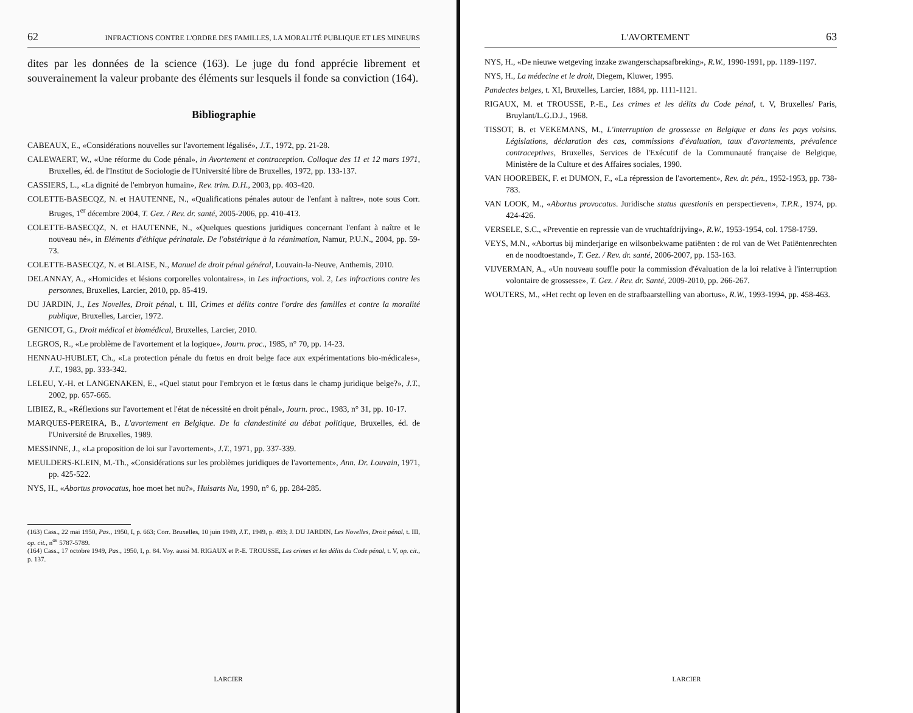62 INFRACTIONS CONTRE L'ORDRE DES FAMILLES, LA MORALITÉ PUBLIQUE ET LES MINEURS
dites par les données de la science (163). Le juge du fond apprécie librement et souverainement la valeur probante des éléments sur lesquels il fonde sa conviction (164).
Bibliographie
CABEAUX, E., «Considérations nouvelles sur l'avortement légalisé», J.T., 1972, pp. 21-28.
CALEWAERT, W., «Une réforme du Code pénal», in Avortement et contraception. Colloque des 11 et 12 mars 1971, Bruxelles, éd. de l'Institut de Sociologie de l'Université libre de Bruxelles, 1972, pp. 133-137.
CASSIERS, L., «La dignité de l'embryon humain», Rev. trim. D.H., 2003, pp. 403-420.
COLETTE-BASECQZ, N. et HAUTENNE, N., «Qualifications pénales autour de l'enfant à naître», note sous Corr. Bruges, 1<sup>er</sup> décembre 2004, T. Gez. / Rev. dr. santé, 2005-2006, pp. 410-413.
COLETTE-BASECQZ, N. et HAUTENNE, N., «Quelques questions juridiques concernant l'enfant à naître et le nouveau né», in Eléments d'éthique périnatale. De l'obstétrique à la réanimation, Namur, P.U.N., 2004, pp. 59-73.
COLETTE-BASECQZ, N. et BLAISE, N., Manuel de droit pénal général, Louvain-la-Neuve, Anthemis, 2010.
DELANNAY, A., «Homicides et lésions corporelles volontaires», in Les infractions, vol. 2, Les infractions contre les personnes, Bruxelles, Larcier, 2010, pp. 85-419.
DU JARDIN, J., Les Novelles, Droit pénal, t. III, Crimes et délits contre l'ordre des familles et contre la moralité publique, Bruxelles, Larcier, 1972.
GENICOT, G., Droit médical et biomédical, Bruxelles, Larcier, 2010.
LEGROS, R., «Le problème de l'avortement et la logique», Journ. proc., 1985, n° 70, pp. 14-23.
HENNAU-HUBLET, Ch., «La protection pénale du fœtus en droit belge face aux expérimentations bio-médicales», J.T., 1983, pp. 333-342.
LELEU, Y.-H. et LANGENAKEN, E., «Quel statut pour l'embryon et le fœtus dans le champ juridique belge?», J.T., 2002, pp. 657-665.
LIBIEZ, R., «Réflexions sur l'avortement et l'état de nécessité en droit pénal», Journ. proc., 1983, n° 31, pp. 10-17.
MARQUES-PEREIRA, B., L'avortement en Belgique. De la clandestinité au débat politique, Bruxelles, éd. de l'Université de Bruxelles, 1989.
MESSINNE, J., «La proposition de loi sur l'avortement», J.T., 1971, pp. 337-339.
MEULDERS-KLEIN, M.-Th., «Considérations sur les problèmes juridiques de l'avortement», Ann. Dr. Louvain, 1971, pp. 425-522.
NYS, H., «Abortus provocatus, hoe moet het nu?», Huisarts Nu, 1990, n° 6, pp. 284-285.
(163) Cass., 22 mai 1950, Pas., 1950, I, p. 663; Corr. Bruxelles, 10 juin 1949, J.T., 1949, p. 493; J. DU JARDIN, Les Novelles, Droit pénal, t. III, op. cit., n<sup>os</sup> 5787-5789.
(164) Cass., 17 octobre 1949, Pas., 1950, I, p. 84. Voy. aussi M. RIGAUX et P.-E. TROUSSE, Les crimes et les délits du Code pénal, t. V, op. cit., p. 137.
LARCIER
L'AVORTEMENT 63
NYS, H., «De nieuwe wetgeving inzake zwangerschapsafbreking», R.W., 1990-1991, pp. 1189-1197.
NYS, H., La médecine et le droit, Diegem, Kluwer, 1995.
Pandectes belges, t. XI, Bruxelles, Larcier, 1884, pp. 1111-1121.
RIGAUX, M. et TROUSSE, P.-E., Les crimes et les délits du Code pénal, t. V, Bruxelles/ Paris, Bruylant/L.G.D.J., 1968.
TISSOT, B. et VEKEMANS, M., L'interruption de grossesse en Belgique et dans les pays voisins. Législations, déclaration des cas, commissions d'évaluation, taux d'avortements, prévalence contraceptives, Bruxelles, Services de l'Exécutif de la Communauté française de Belgique, Ministère de la Culture et des Affaires sociales, 1990.
VAN HOOREBEK, F. et DUMON, F., «La répression de l'avortement», Rev. dr. pén., 1952-1953, pp. 738-783.
VAN LOOK, M., «Abortus provocatus. Juridische status questionis en perspectieven», T.P.R., 1974, pp. 424-426.
VERSELE, S.C., «Preventie en repressie van de vruchtafdrijving», R.W., 1953-1954, col. 1758-1759.
VEYS, M.N., «Abortus bij minderjarige en wilsonbekwame patiënten : de rol van de Wet Patiëntenrechten en de noodtoestand», T. Gez. / Rev. dr. santé, 2006-2007, pp. 153-163.
VIJVERMAN, A., «Un nouveau souffle pour la commission d'évaluation de la loi relative à l'interruption volontaire de grossesse», T. Gez. / Rev. dr. Santé, 2009-2010, pp. 266-267.
WOUTERS, M., «Het recht op leven en de strafbaarstelling van abortus», R.W., 1993-1994, pp. 458-463.
LARCIER